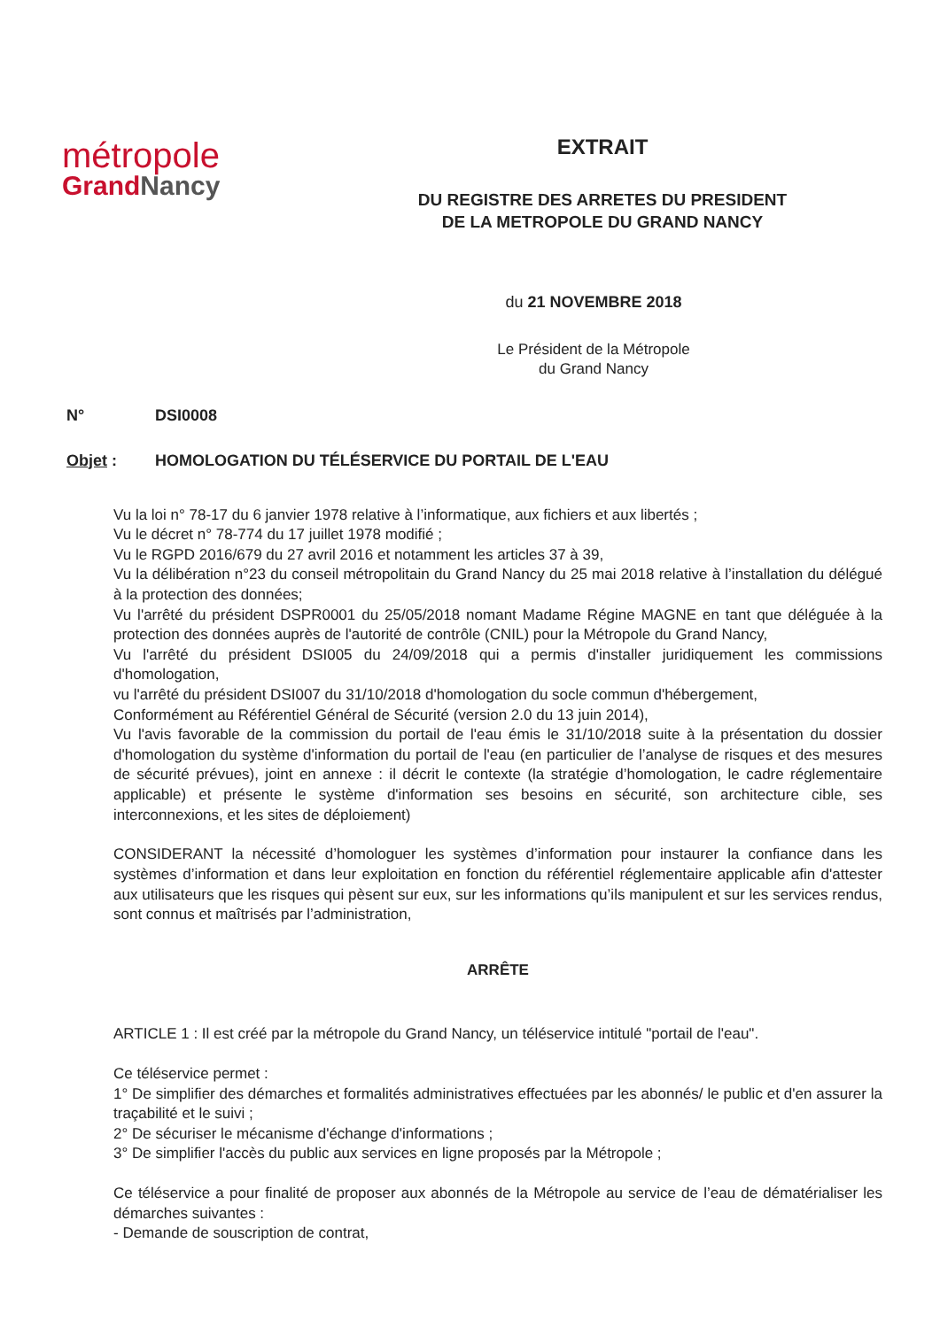métropole
GrandNancy
EXTRAIT
DU REGISTRE DES ARRETES DU PRESIDENT
DE LA METROPOLE DU GRAND NANCY
du 21 NOVEMBRE 2018
Le Président de la Métropole
du Grand Nancy
N° DSI0008
Objet : HOMOLOGATION DU TÉLÉSERVICE DU PORTAIL DE L'EAU
Vu la loi n° 78-17 du 6 janvier 1978 relative à l’informatique, aux fichiers et aux libertés ;
Vu le décret n° 78-774 du 17 juillet 1978 modifié ;
Vu le RGPD 2016/679 du 27 avril 2016 et notamment les articles 37 à 39,
Vu la délibération n°23 du conseil métropolitain du Grand Nancy du 25 mai 2018 relative à l’installation du délégué à la protection des données;
Vu l'arrêté du président DSPR0001 du 25/05/2018 nomant Madame Régine MAGNE en tant que déléguée à la protection des données auprès de l'autorité de contrôle (CNIL) pour la Métropole du Grand Nancy,
Vu l'arrêté du président DSI005 du 24/09/2018 qui a permis d'installer juridiquement les commissions d'homologation,
vu l'arrêté du président DSI007 du 31/10/2018 d'homologation du socle commun d'hébergement,
Conformément au Référentiel Général de Sécurité (version 2.0 du 13 juin 2014),
Vu l'avis favorable de la commission du portail de l'eau émis le 31/10/2018 suite à la présentation du dossier d'homologation du système d'information du portail de l'eau (en particulier de l’analyse de risques et des mesures de sécurité prévues), joint en annexe : il décrit le contexte (la stratégie d’homologation, le cadre réglementaire applicable) et présente le système d'information ses besoins en sécurité, son architecture cible, ses interconnexions, et les sites de déploiement)
CONSIDERANT la nécessité d’homologuer les systèmes d’information pour instaurer la confiance dans les systèmes d’information et dans leur exploitation en fonction du référentiel réglementaire applicable afin d'attester aux utilisateurs que les risques qui pèsent sur eux, sur les informations qu’ils manipulent et sur les services rendus, sont connus et maîtrisés par l’administration,
ARRÊTE
ARTICLE 1 : Il est créé par la métropole du Grand Nancy, un téléservice intitulé "portail de l'eau".
Ce téléservice permet :
1° De simplifier des démarches et formalités administratives effectuées par les abonnés/ le public et d'en assurer la traçabilité et le suivi ;
2° De sécuriser le mécanisme d'échange d'informations ;
3° De simplifier l'accès du public aux services en ligne proposés par la Métropole ;
Ce téléservice a pour finalité de proposer aux abonnés de la Métropole au service de l’eau de dématérialiser les démarches suivantes :
- Demande de souscription de contrat,